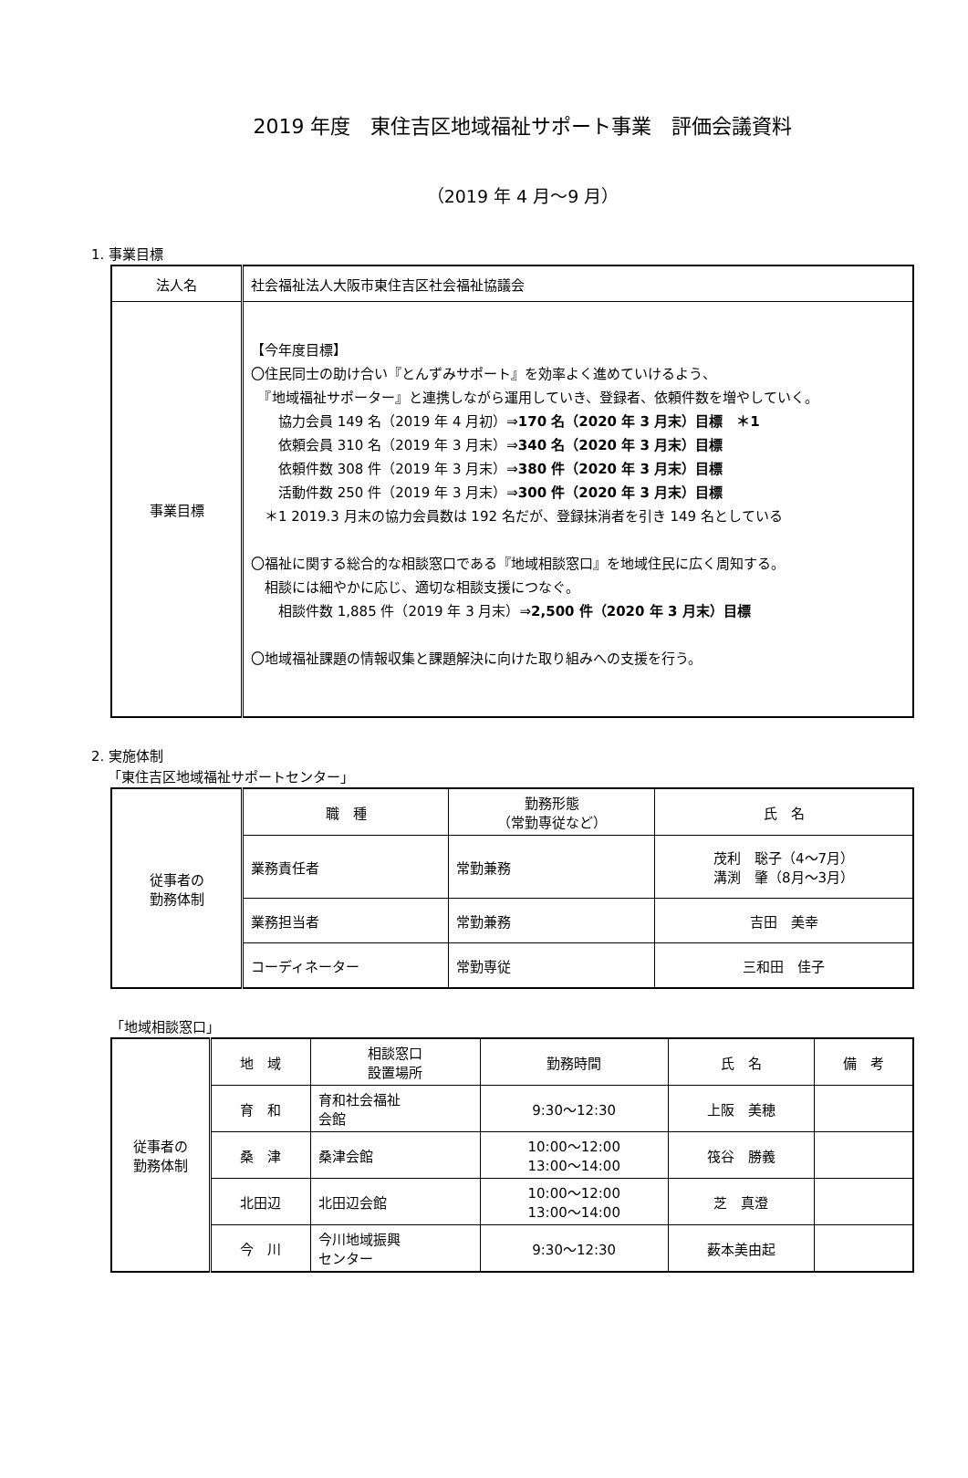2019 年度　東住吉区地域福祉サポート事業　評価会議資料
（2019 年 4 月～9 月）
1. 事業目標
| 法人名 | 社会福祉法人大阪市東住吉区社会福祉協議会 |
| 事業目標 | 【今年度目標】 〇住民同士の助け合い『とんずみサポート』を効率よく進めていけるよう、 『地域福祉サポーター』と連携しながら運用していき、登録者、依頼件数を増やしていく。 協力会員 149 名（2019 年 4 月初）⇒ 170 名（2020 年 3 月末）目標 ＊1 依頼会員 310 名（2019 年 3 月末）⇒ 340 名（2020 年 3 月末）目標 依頼件数 308 件（2019 年 3 月末）⇒ 380 件（2020 年 3 月末）目標 活動件数 250 件（2019 年 3 月末）⇒ 300 件（2020 年 3 月末）目標 ＊1 2019.3 月末の協力会員数は 192 名だが、登録抹消者を引き 149 名としている 〇福祉に関する総合的な相談窓口である『地域相談窓口』を地域住民に広く周知する。 相談には細やかに応じ、適切な相談支援につなぐ。 相談件数 1,885 件（2019 年 3 月末）⇒ 2,500 件（2020 年 3 月末）目標 〇地域福祉課題の情報収集と課題解決に向けた取り組みへの支援を行う。 |
2. 実施体制
「東住吉区地域福祉サポートセンター」
| 従事者の 勤務体制 | 職 種 | 勤務形態 （常勤専従など） | 氏 名 |
| --- | --- | --- | --- |
| | 業務責任者 | 常勤兼務 | 茂利 聡子（4～7月） 溝渕 肇（8月～3月） |
| | 業務担当者 | 常勤兼務 | 吉田 美幸 |
| | コーディネーター | 常勤専従 | 三和田 佳子 |
「地域相談窓口」
| 従事者の 勤務体制 | 地 域 | 相談窓口 設置場所 | 勤務時間 | 氏 名 | 備 考 |
| --- | --- | --- | --- | --- | --- |
| | 育 和 | 育和社会福祉 会館 | 9:30～12:30 | 上阪 美穂 | |
| | 桑 津 | 桑津会館 | 10:00～12:00 13:00～14:00 | 筏谷 勝義 | |
| | 北田辺 | 北田辺会館 | 10:00～12:00 13:00～14:00 | 芝 真澄 | |
| | 今 川 | 今川地域振興 センター | 9:30～12:30 | 薮本美由起 | |